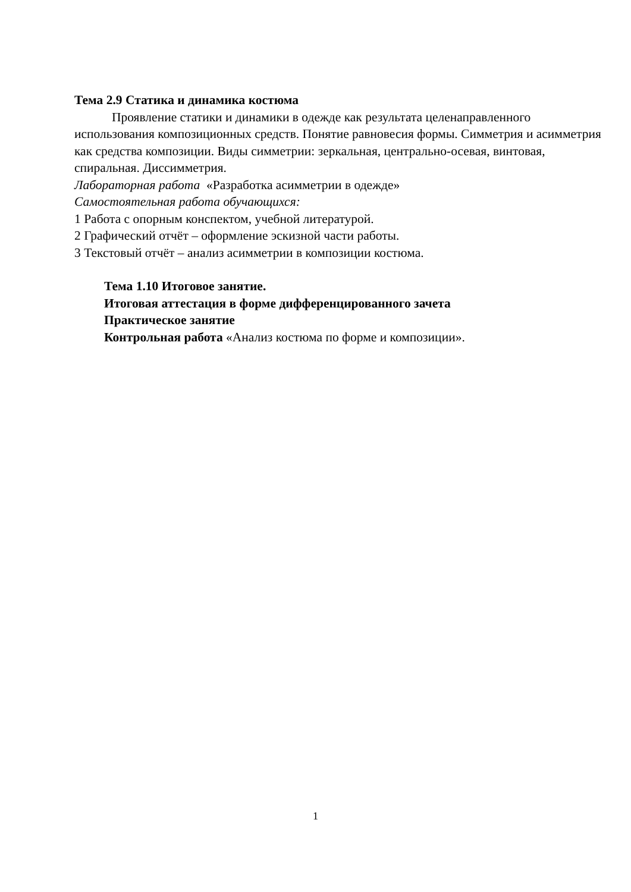Тема 2.9 Статика и динамика костюма
Проявление статики и динамики в одежде как результата целенаправленного использования композиционных средств. Понятие равновесия формы. Симметрия и асимметрия как средства композиции. Виды симметрии: зеркальная, центрально-осевая, винтовая, спиральная. Диссимметрия.
Лабораторная работа «Разработка асимметрии в одежде»
Самостоятельная работа обучающихся:
1 Работа с опорным конспектом, учебной литературой.
2 Графический отчёт – оформление эскизной части работы.
3 Текстовый отчёт – анализ асимметрии в композиции костюма.
Тема 1.10 Итоговое занятие.
Итоговая аттестация в форме дифференцированного зачета
Практическое занятие
Контрольная работа «Анализ костюма по форме и композиции».
1